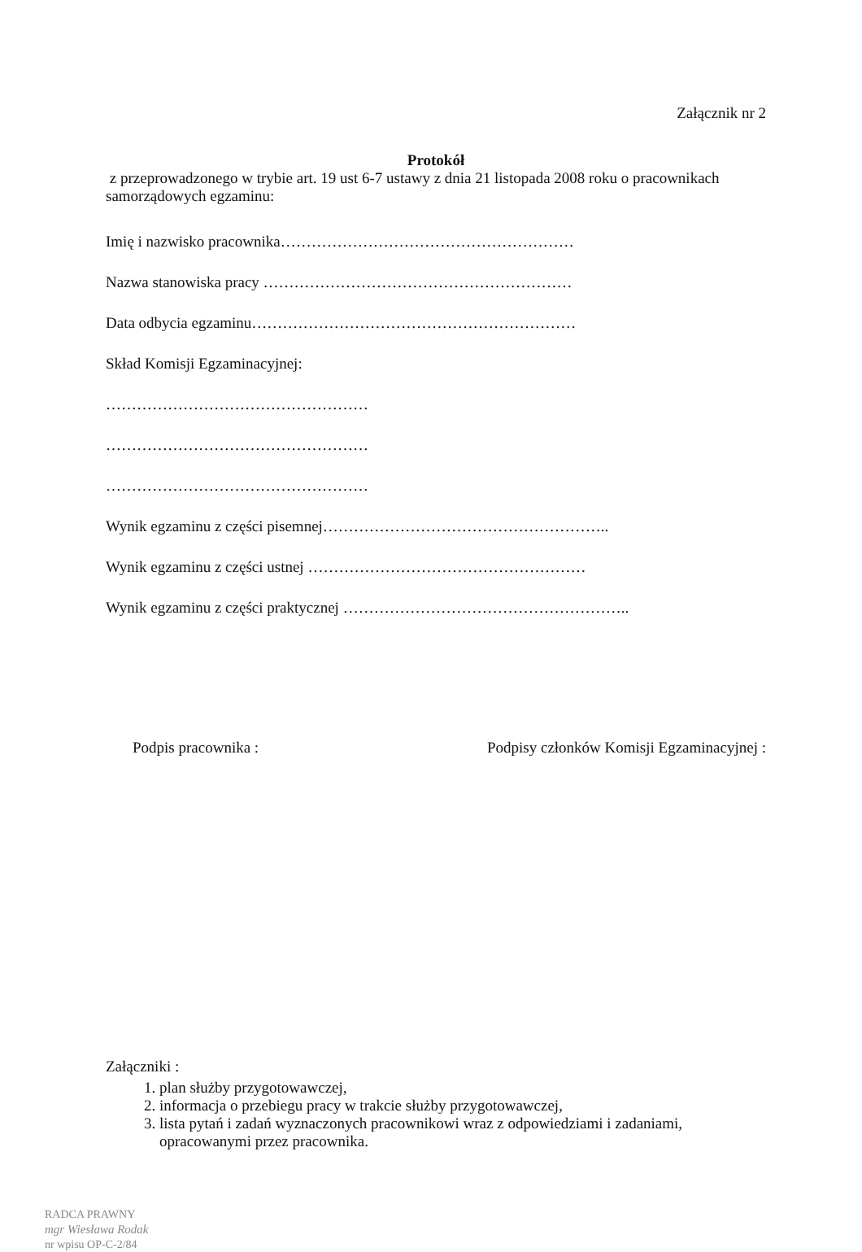Załącznik nr 2
Protokół
z przeprowadzonego w trybie art. 19 ust 6-7 ustawy z dnia 21 listopada 2008 roku o pracownikach samorządowych egzaminu:
Imię i nazwisko pracownika…………………………………………………
Nazwa stanowiska pracy ……………………………………………………
Data odbycia egzaminu………………………………………………………
Skład Komisji Egzaminacyjnej:
……………………………………………
……………………………………………
……………………………………………
Wynik egzaminu z części pisemnej………………………………………………..
Wynik egzaminu z części ustnej ………………………………………………
Wynik egzaminu z części praktycznej ………………………………………………..
Podpis pracownika : Podpisy członków Komisji Egzaminacyjnej :
Załączniki :
1. plan służby przygotowawczej,
2. informacja o przebiegu pracy w trakcie służby przygotowawczej,
3. lista pytań i zadań wyznaczonych pracownikowi wraz z odpowiedziami i zadaniami, opracowanymi przez pracownika.
RADCA PRAWNY
mgr Wiesława Rodak
nr wpisu OP-C-2/84